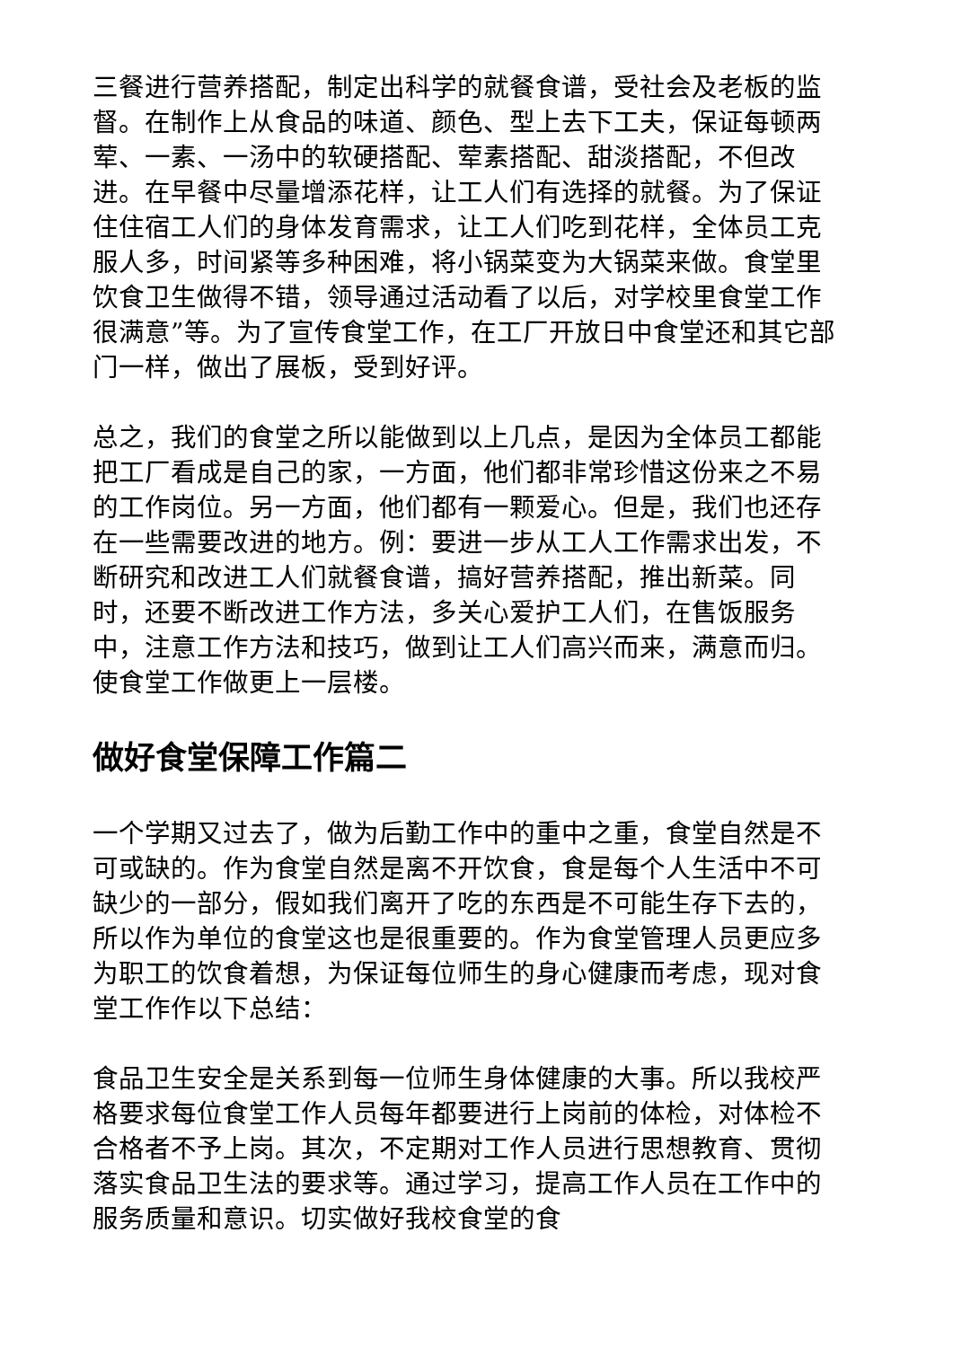三餐进行营养搭配，制定出科学的就餐食谱，受社会及老板的监督。在制作上从食品的味道、颜色、型上去下工夫，保证每顿两荤、一素、一汤中的软硬搭配、荤素搭配、甜淡搭配，不但改进。在早餐中尽量增添花样，让工人们有选择的就餐。为了保证住住宿工人们的身体发育需求，让工人们吃到花样，全体员工克服人多，时间紧等多种困难，将小锅菜变为大锅菜来做。食堂里饮食卫生做得不错，领导通过活动看了以后，对学校里食堂工作很满意”等。为了宣传食堂工作，在工厂开放日中食堂还和其它部门一样，做出了展板，受到好评。
总之，我们的食堂之所以能做到以上几点，是因为全体员工都能把工厂看成是自己的家，一方面，他们都非常珍惜这份来之不易的工作岗位。另一方面，他们都有一颗爱心。但是，我们也还存在一些需要改进的地方。例：要进一步从工人工作需求出发，不断研究和改进工人们就餐食谱，搞好营养搭配，推出新菜。同时，还要不断改进工作方法，多关心爱护工人们，在售饭服务中，注意工作方法和技巧，做到让工人们高兴而来，满意而归。使食堂工作做更上一层楼。
做好食堂保障工作篇二
一个学期又过去了，做为后勤工作中的重中之重，食堂自然是不可或缺的。作为食堂自然是离不开饮食，食是每个人生活中不可缺少的一部分，假如我们离开了吃的东西是不可能生存下去的，所以作为单位的食堂这也是很重要的。作为食堂管理人员更应多为职工的饮食着想，为保证每位师生的身心健康而考虑，现对食堂工作作以下总结：
食品卫生安全是关系到每一位师生身体健康的大事。所以我校严格要求每位食堂工作人员每年都要进行上岗前的体检，对体检不合格者不予上岗。其次，不定期对工作人员进行思想教育、贯彻落实食品卫生法的要求等。通过学习，提高工作人员在工作中的服务质量和意识。切实做好我校食堂的食